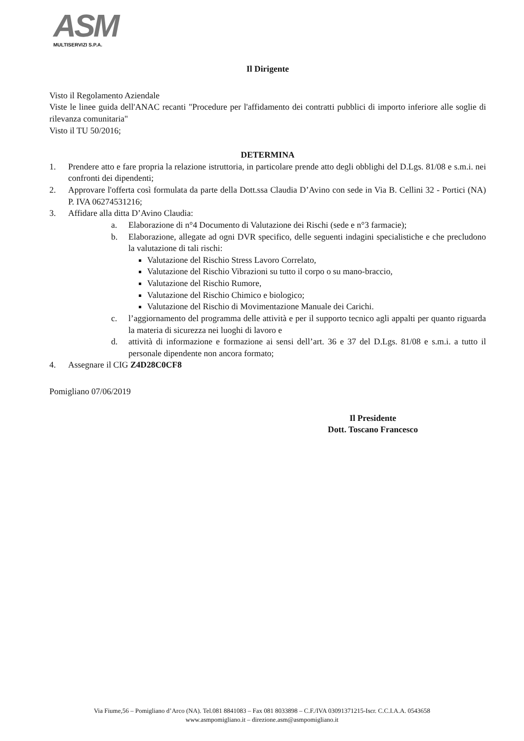ASM
MULTISERVIZI S.P.A.
Il Dirigente
Visto il Regolamento Aziendale
Viste le linee guida dell'ANAC recanti "Procedure per l'affidamento dei contratti pubblici di importo inferiore alle soglie di rilevanza comunitaria"
Visto il TU 50/2016;
DETERMINA
1. Prendere atto e fare propria la relazione istruttoria, in particolare prende atto degli obblighi del D.Lgs. 81/08 e s.m.i. nei confronti dei dipendenti;
2. Approvare l'offerta così formulata da parte della Dott.ssa Claudia D’Avino con sede in Via B. Cellini 32 - Portici (NA) P. IVA 06274531216;
3. Affidare alla ditta D’Avino Claudia:
a. Elaborazione di n°4 Documento di Valutazione dei Rischi (sede e n°3 farmacie);
b. Elaborazione, allegate ad ogni DVR specifico, delle seguenti indagini specialistiche e che precludono la valutazione di tali rischi:
Valutazione del Rischio Stress Lavoro Correlato,
Valutazione del Rischio Vibrazioni su tutto il corpo o su mano-braccio,
Valutazione del Rischio Rumore,
Valutazione del Rischio Chimico e biologico;
Valutazione del Rischio di Movimentazione Manuale dei Carichi.
c. l’aggiornamento del programma delle attività e per il supporto tecnico agli appalti per quanto riguarda la materia di sicurezza nei luoghi di lavoro e
d. attività di informazione e formazione ai sensi dell’art. 36 e 37 del D.Lgs. 81/08 e s.m.i. a tutto il personale dipendente non ancora formato;
4. Assegnare il CIG Z4D28C0CF8
Pomigliano 07/06/2019
Il Presidente
Dott. Toscano Francesco
Via Fiume,56 – Pomigliano d’Arco (NA). Tel.081 8841083 – Fax 081 8033898 – C.F./IVA 03091371215-Iscr. C.C.I.A.A. 0543658
www.asmpomigliano.it – direzione.asm@asmpomigliano.it